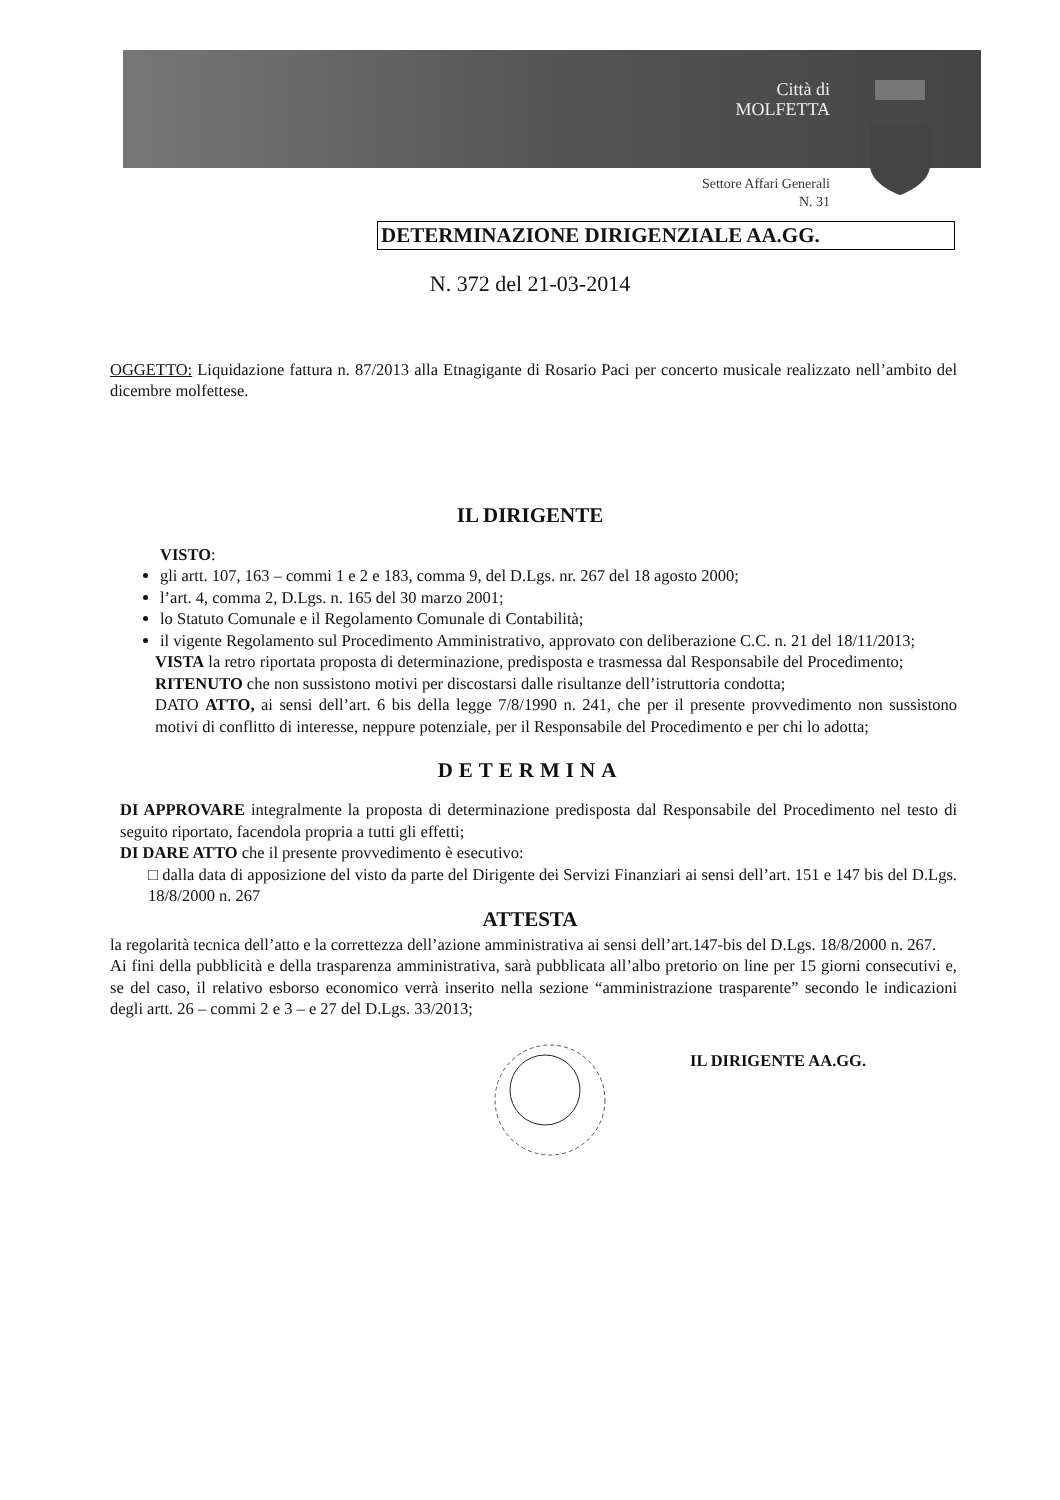Città di
MOLFETTA
Settore Affari Generali
N. 31
DETERMINAZIONE DIRIGENZIALE AA.GG.
N. 372 del 21-03-2014
OGGETTO: Liquidazione fattura n. 87/2013 alla Etnagigante di Rosario Paci per concerto musicale realizzato nell’ambito del dicembre molfettese.
IL DIRIGENTE
VISTO:
gli artt. 107, 163 – commi 1 e 2 e 183, comma 9, del D.Lgs. nr. 267 del 18 agosto 2000;
l’art. 4, comma 2, D.Lgs. n. 165 del 30 marzo 2001;
lo Statuto Comunale e il Regolamento Comunale di Contabilità;
il vigente Regolamento sul Procedimento Amministrativo, approvato con deliberazione C.C. n. 21 del 18/11/2013;
VISTA la retro riportata proposta di determinazione, predisposta e trasmessa dal Responsabile del Procedimento;
RITENUTO che non sussistono motivi per discostarsi dalle risultanze dell’istruttoria condotta;
DATO ATTO, ai sensi dell’art. 6 bis della legge 7/8/1990 n. 241, che per il presente provvedimento non sussistono motivi di conflitto di interesse, neppure potenziale, per il Responsabile del Procedimento e per chi lo adotta;
DETERMINA
DI APPROVARE integralmente la proposta di determinazione predisposta dal Responsabile del Procedimento nel testo di seguito riportato, facendola propria a tutti gli effetti;
DI DARE ATTO che il presente provvedimento è esecutivo:
□ dalla data di apposizione del visto da parte del Dirigente dei Servizi Finanziari ai sensi dell’art. 151 e 147 bis del D.Lgs. 18/8/2000 n. 267
ATTESTA
la regolarità tecnica dell’atto e la correttezza dell’azione amministrativa ai sensi dell’art.147-bis del D.Lgs. 18/8/2000 n. 267.
Ai fini della pubblicità e della trasparenza amministrativa, sarà pubblicata all’albo pretorio on line per 15 giorni consecutivi e, se del caso, il relativo esborso economico verrà inserito nella sezione “amministrazione trasparente” secondo le indicazioni degli artt. 26 – commi 2 e 3 – e 27 del D.Lgs. 33/2013;
IL DIRIGENTE AA.GG.